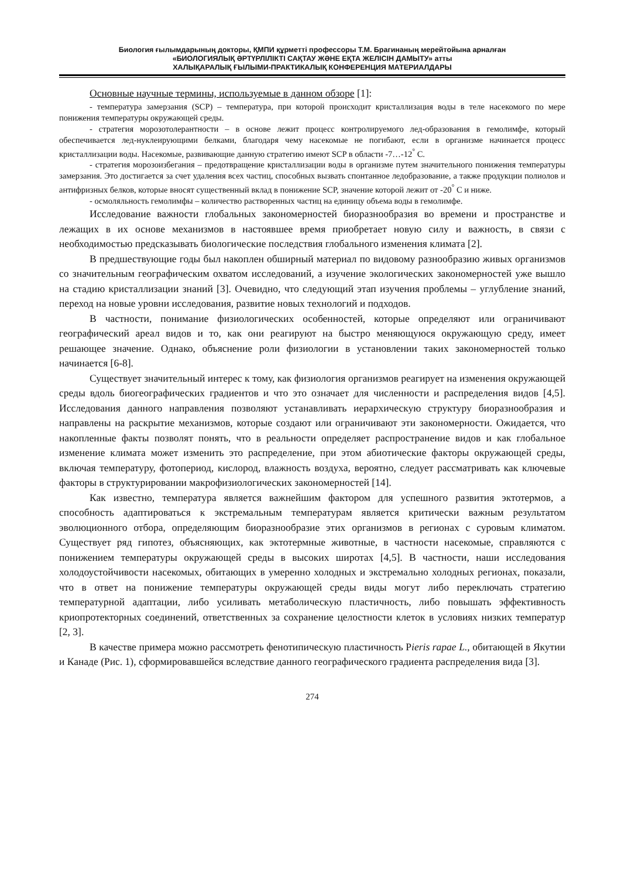Биология ғылымдарының докторы, ҚМПИ құрметті профессоры Т.М. Брагинаның мерейтойына арналған
«БИОЛОГИЯЛЫҚ ӘРТҮРЛІЛІКТІ САҚТАУ ЖӘНЕ ЕҚТА ЖЕЛІСІН ДАМЫТУ» атты
ХАЛЫҚАРАЛЫҚ ҒЫЛЫМИ-ПРАКТИКАЛЫҚ КОНФЕРЕНЦИЯ МАТЕРИАЛДАРЫ
Основные научные термины, используемые в данном обзоре [1]:
- температура замерзания (SCP) – температура, при которой происходит кристаллизация воды в теле насекомого по мере понижения температуры окружающей среды.
- стратегия морозотолерантности – в основе лежит процесс контролируемого лед-образования в гемолимфе, который обеспечивается лед-нуклеирующими белками, благодаря чему насекомые не погибают, если в организме начинается процесс кристаллизации воды. Насекомые, развивающие данную стратегию имеют SCP в области -7…-12<sup>°</sup> С.
- стратегия морозоизбегания – предотвращение кристаллизации воды в организме путем значительного понижения температуры замерзания. Это достигается за счет удаления всех частиц, способных вызвать спонтанное ледобразование, а также продукции полиолов и антифризных белков, которые вносят существенный вклад в понижение SCP, значение которой лежит от -20<sup>°</sup> С и ниже.
- осмоляльность гемолимфы – количество растворенных частиц на единицу объема воды в гемолимфе.
Исследование важности глобальных закономерностей биоразнообразия во времени и пространстве и лежащих в их основе механизмов в настоявшее время приобретает новую силу и важность, в связи с необходимостью предсказывать биологические последствия глобального изменения климата [2].
В предшествующие годы был накоплен обширный материал по видовому разнообразию живых организмов со значительным географическим охватом исследований, а изучение экологических закономерностей уже вышло на стадию кристаллизации знаний [3]. Очевидно, что следующий этап изучения проблемы – углубление знаний, переход на новые уровни исследования, развитие новых технологий и подходов.
В частности, понимание физиологических особенностей, которые определяют или ограничивают географический ареал видов и то, как они реагируют на быстро меняющуюся окружающую среду, имеет решающее значение. Однако, объяснение роли физиологии в установлении таких закономерностей только начинается [6-8].
Существует значительный интерес к тому, как физиология организмов реагирует на изменения окружающей среды вдоль биогеографических градиентов и что это означает для численности и распределения видов [4,5]. Исследования данного направления позволяют устанавливать иерархическую структуру биоразнообразия и направлены на раскрытие механизмов, которые создают или ограничивают эти закономерности. Ожидается, что накопленные факты позволят понять, что в реальности определяет распространение видов и как глобальное изменение климата может изменить это распределение, при этом абиотические факторы окружающей среды, включая температуру, фотопериод, кислород, влажность воздуха, вероятно, следует рассматривать как ключевые факторы в структурировании макрофизиологических закономерностей [14].
Как известно, температура является важнейшим фактором для успешного развития эктотермов, а способность адаптироваться к экстремальным температурам является критически важным результатом эволюционного отбора, определяющим биоразнообразие этих организмов в регионах с суровым климатом. Существует ряд гипотез, объясняющих, как эктотермные животные, в частности насекомые, справляются с понижением температуры окружающей среды в высоких широтах [4,5]. В частности, наши исследования холодоустойчивости насекомых, обитающих в умеренно холодных и экстремально холодных регионах, показали, что в ответ на понижение температуры окружающей среды виды могут либо переключать стратегию температурной адаптации, либо усиливать метаболическую пластичность, либо повышать эффективность криопротекторных соединений, ответственных за сохранение целостности клеток в условиях низких температур [2, 3].
В качестве примера можно рассмотреть фенотипическую пластичность Pieris rapae L., обитающей в Якутии и Канаде (Рис. 1), сформировавшейся вследствие данного географического градиента распределения вида [3].
274